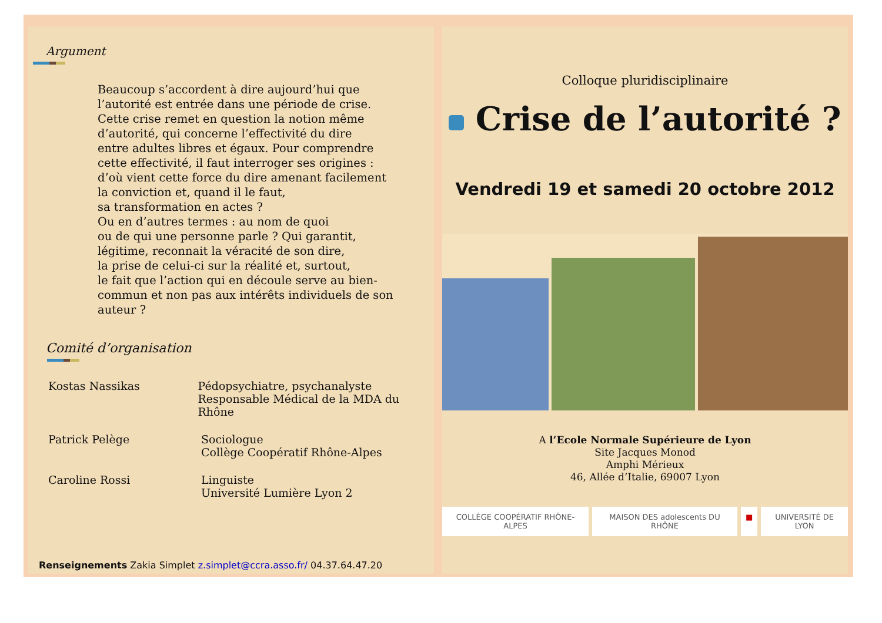Argument
Beaucoup s’accordent à dire aujourd’hui que
l’autorité est entrée dans une période de crise.
Cette crise remet en question la notion même
d’autorité, qui concerne l’effectivité du dire
entre adultes libres et égaux. Pour comprendre
cette effectivité, il faut interroger ses origines :
d’où vient cette force du dire amenant facilement
la conviction et, quand il le faut,
sa transformation en actes ?
Ou en d’autres termes : au nom de quoi
ou de qui une personne parle ? Qui garantit,
légitime, reconnait la véracité de son dire,
la prise de celui-ci sur la réalité et, surtout,
le fait que l’action qui en découle serve au bien-
commun et non pas aux intérêts individuels de son
auteur ?
Comité d’organisation
Kostas Nassikas Pédopsychiatre, psychanalyste
Responsable Médical de la MDA du Rhône
Patrick Pelège Sociologue
Collège Coopératif Rhône-Alpes
Caroline Rossi Linguiste
Université Lumière Lyon 2
Renseignements Zakia Simplet z.simplet@ccra.asso.fr/ 04.37.64.47.20
Colloque pluridisciplinaire
Crise de l’autorité ?
Vendredi 19 et samedi 20 octobre 2012
A l’Ecole Normale Supérieure de Lyon
Site Jacques Monod
Amphi Mérieux
46, Allée d’Italie, 69007 Lyon
COLLÈGE COOPÉRATIF RHÔNE-ALPES MAISON DES adolescents DU RHÔNE
■ UNIVERSITÉ DE LYON